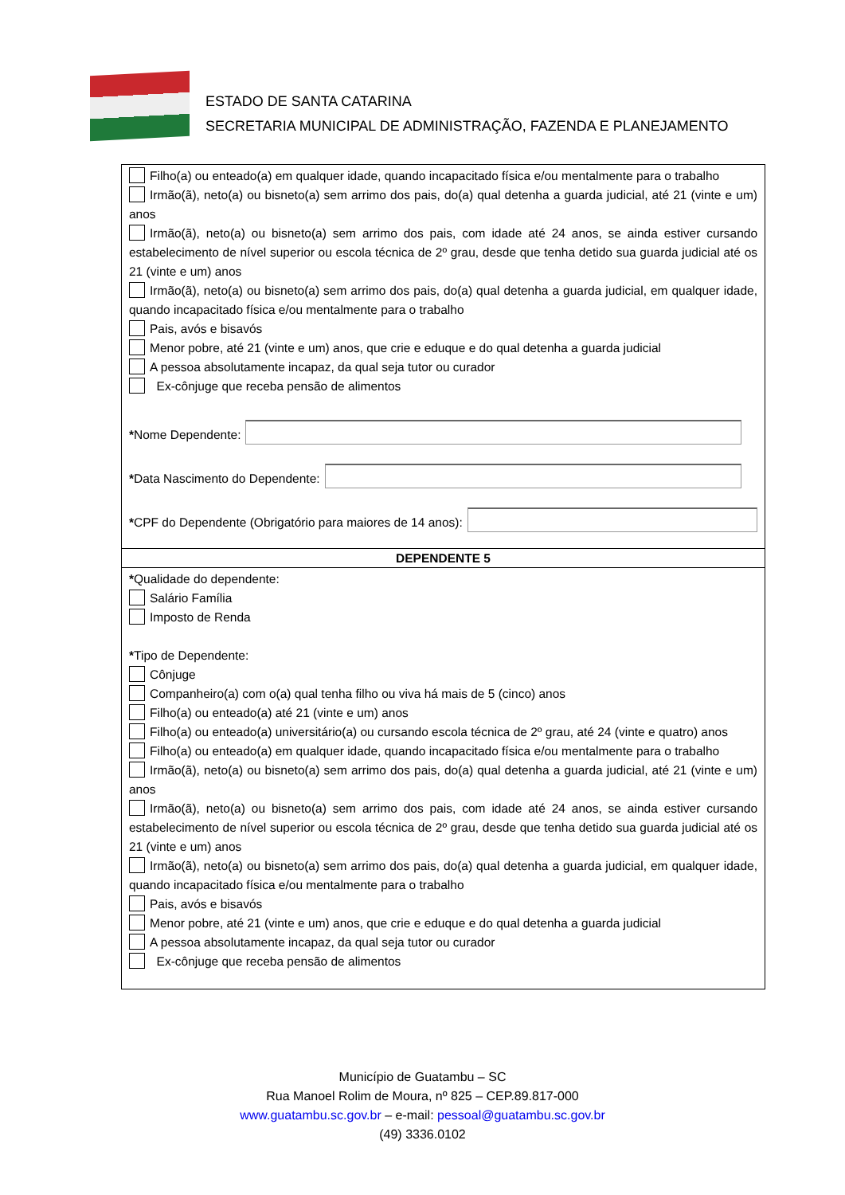ESTADO DE SANTA CATARINA
SECRETARIA MUNICIPAL DE ADMINISTRAÇÃO, FAZENDA E PLANEJAMENTO
Filho(a) ou enteado(a) em qualquer idade, quando incapacitado física e/ou mentalmente para o trabalho
Irmão(ã), neto(a) ou bisneto(a) sem arrimo dos pais, do(a) qual detenha a guarda judicial, até 21 (vinte e um) anos
Irmão(ã), neto(a) ou bisneto(a) sem arrimo dos pais, com idade até 24 anos, se ainda estiver cursando estabelecimento de nível superior ou escola técnica de 2º grau, desde que tenha detido sua guarda judicial até os 21 (vinte e um) anos
Irmão(ã), neto(a) ou bisneto(a) sem arrimo dos pais, do(a) qual detenha a guarda judicial, em qualquer idade, quando incapacitado física e/ou mentalmente para o trabalho
Pais, avós e bisavós
Menor pobre, até 21 (vinte e um) anos, que crie e eduque e do qual detenha a guarda judicial
A pessoa absolutamente incapaz, da qual seja tutor ou curador
Ex-cônjuge que receba pensão de alimentos
*Nome Dependente:
*Data Nascimento do Dependente:
*CPF do Dependente (Obrigatório para maiores de 14 anos):
DEPENDENTE 5
*Qualidade do dependente:
Salário Família
Imposto de Renda
*Tipo de Dependente:
Cônjuge
Companheiro(a) com o(a) qual tenha filho ou viva há mais de 5 (cinco) anos
Filho(a) ou enteado(a) até 21 (vinte e um) anos
Filho(a) ou enteado(a) universitário(a) ou cursando escola técnica de 2º grau, até 24 (vinte e quatro) anos
Filho(a) ou enteado(a) em qualquer idade, quando incapacitado física e/ou mentalmente para o trabalho
Irmão(ã), neto(a) ou bisneto(a) sem arrimo dos pais, do(a) qual detenha a guarda judicial, até 21 (vinte e um) anos
Irmão(ã), neto(a) ou bisneto(a) sem arrimo dos pais, com idade até 24 anos, se ainda estiver cursando estabelecimento de nível superior ou escola técnica de 2º grau, desde que tenha detido sua guarda judicial até os 21 (vinte e um) anos
Irmão(ã), neto(a) ou bisneto(a) sem arrimo dos pais, do(a) qual detenha a guarda judicial, em qualquer idade, quando incapacitado física e/ou mentalmente para o trabalho
Pais, avós e bisavós
Menor pobre, até 21 (vinte e um) anos, que crie e eduque e do qual detenha a guarda judicial
A pessoa absolutamente incapaz, da qual seja tutor ou curador
Ex-cônjuge que receba pensão de alimentos
Município de Guatambu – SC
Rua Manoel Rolim de Moura, nº 825 – CEP.89.817-000
www.guatambu.sc.gov.br – e-mail: pessoal@guatambu.sc.gov.br
(49) 3336.0102